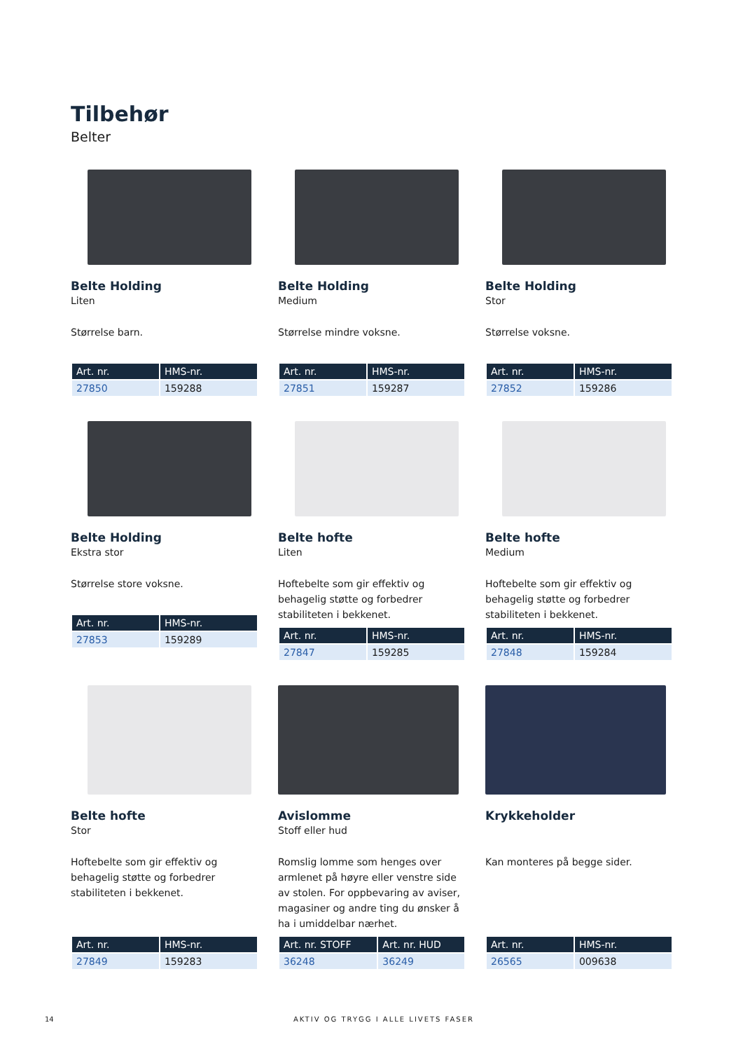Tilbehør
Belter
Belte Holding
Liten
Størrelse barn.
| Art. nr. | HMS-nr. |
| --- | --- |
| 27850 | 159288 |
Belte Holding
Medium
Størrelse mindre voksne.
| Art. nr. | HMS-nr. |
| --- | --- |
| 27851 | 159287 |
Belte Holding
Stor
Størrelse voksne.
| Art. nr. | HMS-nr. |
| --- | --- |
| 27852 | 159286 |
Belte Holding
Ekstra stor
Størrelse store voksne.
| Art. nr. | HMS-nr. |
| --- | --- |
| 27853 | 159289 |
Belte hofte
Liten
Hoftebelte som gir effektiv og behagelig støtte og forbedrer stabiliteten i bekkenet.
| Art. nr. | HMS-nr. |
| --- | --- |
| 27847 | 159285 |
Belte hofte
Medium
Hoftebelte som gir effektiv og behagelig støtte og forbedrer stabiliteten i bekkenet.
| Art. nr. | HMS-nr. |
| --- | --- |
| 27848 | 159284 |
Belte hofte
Stor
Hoftebelte som gir effektiv og behagelig støtte og forbedrer stabiliteten i bekkenet.
| Art. nr. | HMS-nr. |
| --- | --- |
| 27849 | 159283 |
Avislomme
Stoff eller hud
Romslig lomme som henges over armlenet på høyre eller venstre side av stolen. For oppbevaring av aviser, magasiner og andre ting du ønsker å ha i umiddelbar nærhet.
| Art. nr. STOFF | Art. nr. HUD |
| --- | --- |
| 36248 | 36249 |
Krykkeholder
Kan monteres på begge sider.
| Art. nr. | HMS-nr. |
| --- | --- |
| 26565 | 009638 |
14 AKTIV OG TRYGG I ALLE LIVETS FASER